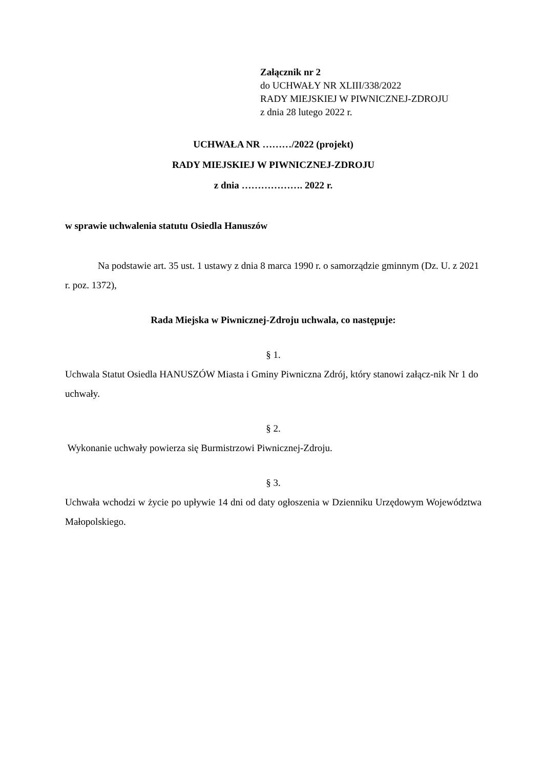Załącznik nr 2
do UCHWAŁY NR XLIII/338/2022
RADY MIEJSKIEJ W PIWNICZNEJ-ZDROJU
z dnia 28 lutego 2022 r.
UCHWAŁA NR ………/2022 (projekt)
RADY MIEJSKIEJ W PIWNICZNEJ-ZDROJU
z dnia ………………. 2022 r.
w sprawie uchwalenia statutu Osiedla Hanuszów
Na podstawie art. 35 ust. 1 ustawy z dnia 8 marca 1990 r. o samorządzie gminnym (Dz. U. z 2021 r. poz. 1372),
Rada Miejska w Piwnicznej-Zdroju uchwala, co następuje:
§ 1.
Uchwala Statut Osiedla HANUSZÓW Miasta i Gminy Piwniczna Zdrój, który stanowi załącz-nik Nr 1 do uchwały.
§ 2.
Wykonanie uchwały powierza się Burmistrzowi Piwnicznej-Zdroju.
§ 3.
Uchwała wchodzi w życie po upływie 14 dni od daty ogłoszenia w Dzienniku Urzędowym Województwa Małopolskiego.